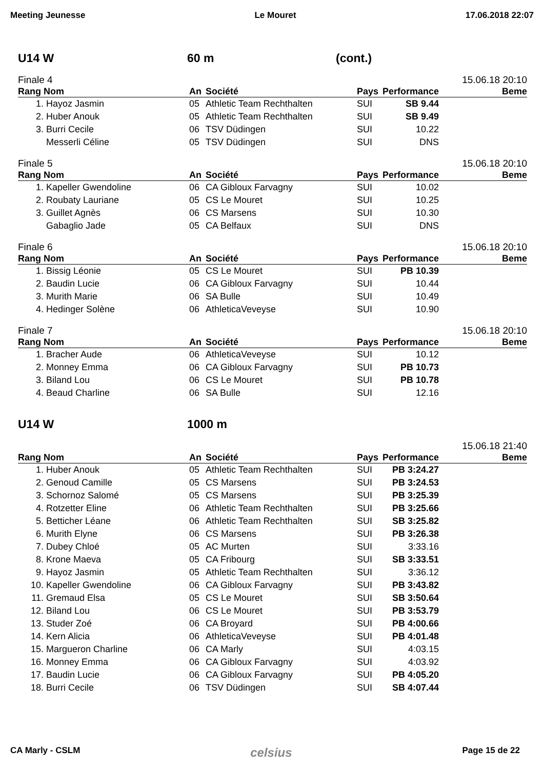Meeting Jeunesse Le Mouret 17.06.2018 22:07
U14 W 60 m (cont.)
Finale 4 15.06.18 20:10
| Rang | Nom | An | Société | Pays | Performance | Beme |
| --- | --- | --- | --- | --- | --- | --- |
| 1. | Hayoz Jasmin | 05 | Athletic Team Rechthalten | SUI | SB 9.44 | |
| 2. | Huber Anouk | 05 | Athletic Team Rechthalten | SUI | SB 9.49 | |
| 3. | Burri Cecile | 06 | TSV Düdingen | SUI | 10.22 | |
| | Messerli Céline | 05 | TSV Düdingen | SUI | DNS | |
Finale 5 15.06.18 20:10
| Rang | Nom | An | Société | Pays | Performance | Beme |
| --- | --- | --- | --- | --- | --- | --- |
| 1. | Kapeller Gwendoline | 06 | CA Gibloux Farvagny | SUI | 10.02 | |
| 2. | Roubaty Lauriane | 05 | CS Le Mouret | SUI | 10.25 | |
| 3. | Guillet Agnès | 06 | CS Marsens | SUI | 10.30 | |
| | Gabaglio Jade | 05 | CA Belfaux | SUI | DNS | |
Finale 6 15.06.18 20:10
| Rang | Nom | An | Société | Pays | Performance | Beme |
| --- | --- | --- | --- | --- | --- | --- |
| 1. | Bissig Léonie | 05 | CS Le Mouret | SUI | PB 10.39 | |
| 2. | Baudin Lucie | 06 | CA Gibloux Farvagny | SUI | 10.44 | |
| 3. | Murith Marie | 06 | SA Bulle | SUI | 10.49 | |
| 4. | Hedinger Solène | 06 | AthleticaVeveyse | SUI | 10.90 | |
Finale 7 15.06.18 20:10
| Rang | Nom | An | Société | Pays | Performance | Beme |
| --- | --- | --- | --- | --- | --- | --- |
| 1. | Bracher Aude | 06 | AthleticaVeveyse | SUI | 10.12 | |
| 2. | Monney Emma | 06 | CA Gibloux Farvagny | SUI | PB 10.73 | |
| 3. | Biland Lou | 06 | CS Le Mouret | SUI | PB 10.78 | |
| 4. | Beaud Charline | 06 | SA Bulle | SUI | 12.16 | |
U14 W 1000 m
15.06.18 21:40
| Rang | Nom | An | Société | Pays | Performance | Beme |
| --- | --- | --- | --- | --- | --- | --- |
| 1. | Huber Anouk | 05 | Athletic Team Rechthalten | SUI | PB 3:24.27 | |
| 2. | Genoud Camille | 05 | CS Marsens | SUI | PB 3:24.53 | |
| 3. | Schornoz Salomé | 05 | CS Marsens | SUI | PB 3:25.39 | |
| 4. | Rotzetter Eline | 06 | Athletic Team Rechthalten | SUI | PB 3:25.66 | |
| 5. | Betticher Léane | 06 | Athletic Team Rechthalten | SUI | SB 3:25.82 | |
| 6. | Murith Elyne | 06 | CS Marsens | SUI | PB 3:26.38 | |
| 7. | Dubey Chloé | 05 | AC Murten | SUI | 3:33.16 | |
| 8. | Krone Maeva | 05 | CA Fribourg | SUI | SB 3:33.51 | |
| 9. | Hayoz Jasmin | 05 | Athletic Team Rechthalten | SUI | 3:36.12 | |
| 10. | Kapeller Gwendoline | 06 | CA Gibloux Farvagny | SUI | PB 3:43.82 | |
| 11. | Gremaud Elsa | 05 | CS Le Mouret | SUI | SB 3:50.64 | |
| 12. | Biland Lou | 06 | CS Le Mouret | SUI | PB 3:53.79 | |
| 13. | Studer Zoé | 06 | CA Broyard | SUI | PB 4:00.66 | |
| 14. | Kern Alicia | 06 | AthleticaVeveyse | SUI | PB 4:01.48 | |
| 15. | Margueron Charline | 06 | CA Marly | SUI | 4:03.15 | |
| 16. | Monney Emma | 06 | CA Gibloux Farvagny | SUI | 4:03.92 | |
| 17. | Baudin Lucie | 06 | CA Gibloux Farvagny | SUI | PB 4:05.20 | |
| 18. | Burri Cecile | 06 | TSV Düdingen | SUI | SB 4:07.44 | |
CA Marly - CSLM celsius Page 15 de 22